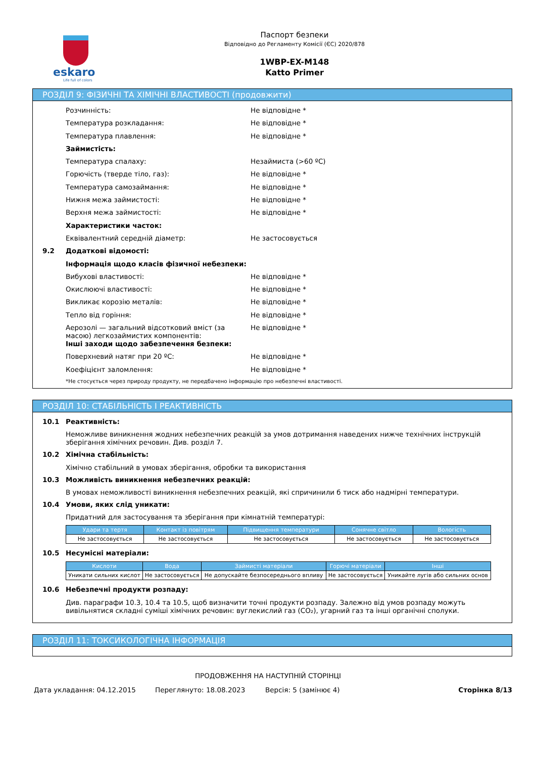eskaro
Life full of colors
Паспорт безпеки
Відповідно до Регламенту Комісії (ЄС) 2020/878
1WBP-EX-M148
Katto Primer
РОЗДІЛ 9: ФІЗИЧНІ ТА ХІМІЧНІ ВЛАСТИВОСТІ (продовжити)
Розчинність: Не відповідне *
Температура розкладання: Не відповідне *
Температура плавлення: Не відповідне *
Займистість:
Температура спалаху: Незаймиста (>60 ºC)
Горючість (тверде тіло, газ): Не відповідне *
Температура самозаймання: Не відповідне *
Нижня межа займистості: Не відповідне *
Верхня межа займистості: Не відповідне *
Характеристики часток:
Еквівалентний середній діаметр: Не застосовується
9.2 Додаткові відомості:
Інформація щодо класів фізичної небезпеки:
Вибухові властивості: Не відповідне *
Окислюючі властивості: Не відповідне *
Викликає корозію металів: Не відповідне *
Тепло від горіння: Не відповідне *
Аерозолі — загальний відсотковий вміст (за масою) легкозаймистих компонентів:
Не відповідне *
Інші заходи щодо забезпечення безпеки:
Поверхневий натяг при 20 ºC: Не відповідне *
Коефіцієнт заломлення: Не відповідне *
*Не стосується через природу продукту, не передбачено інформацію про небезпечні властивості.
РОЗДІЛ 10: СТАБІЛЬНІСТЬ І РЕАКТИВНІСТЬ
10.1 Реактивність:
Неможливе виникнення жодних небезпечних реакцій за умов дотримання наведених нижче технічних інструкцій зберігання хімічних речовин. Див. розділ 7.
10.2 Хімічна стабільність:
Хімічно стабільний в умовах зберігання, обробки та використання
10.3 Можливість виникнення небезпечних реакцій:
В умовах неможливості виникнення небезпечних реакцій, які спричинили б тиск або надмірні температури.
10.4 Умови, яких слід уникати:
Придатний для застосування та зберігання при кімнатній температурі:
| Удари та тертя | Контакт із повітрям | Підвищення температури | Сонячне світло | Вологість |
| --- | --- | --- | --- | --- |
| Не застосовується | Не застосовується | Не застосовується | Не застосовується | Не застосовується |
10.5 Несумісні матеріали:
| Кислоти | Вода | Займисті матеріали | Горючі матеріали | Інші |
| --- | --- | --- | --- | --- |
| Уникати сильних кислот | Не застосовується | Не допускайте безпосереднього впливу | Не застосовується | Уникайте лугів або сильних основ |
10.6 Небезпечні продукти розпаду:
Див. параграфи 10.3, 10.4 та 10.5, щоб визначити точні продукти розпаду. Залежно від умов розпаду можуть вивільнятися складні суміші хімічних речовин: вуглекислий газ (CO₂), угарний газ та інші органічні сполуки.
РОЗДІЛ 11: ТОКСИКОЛОГІЧНА ІНФОРМАЦІЯ
ПРОДОВЖЕННЯ НА НАСТУПНІЙ СТОРІНЦІ
Дата укладання: 04.12.2015 Переглянуто: 18.08.2023 Версія: 5 (замінює 4) Сторінка 8/13